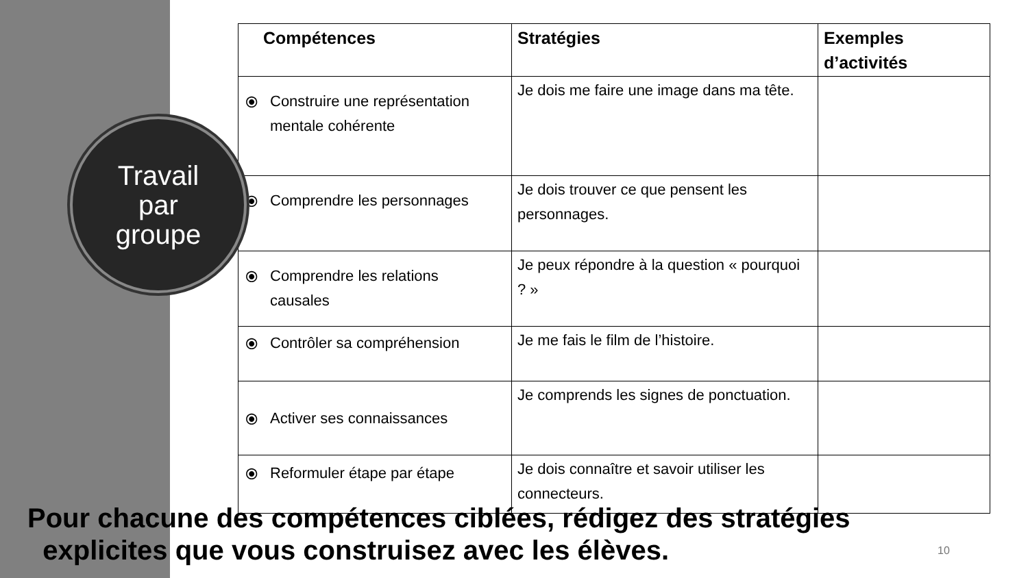| Compétences | Stratégies | Exemples d’activités |
| --- | --- | --- |
| ⦿ Construire une représentation mentale cohérente | Je dois me faire une image dans ma tête. | |
| ⦿ Comprendre les personnages | Je dois trouver ce que pensent les personnages. | |
| ⦿ Comprendre les relations causales | Je peux répondre à la question « pourquoi ? » | |
| ⦿ Contrôler sa compréhension | Je me fais le film de l’histoire. | |
| ⦿ Activer ses connaissances | Je comprends les signes de ponctuation. | |
| ⦿ Reformuler étape par étape | Je dois connaître et savoir utiliser les connecteurs. | |
Travail
par
groupe
Pour chacune des compétences ciblées, rédigez des stratégies
explicites que vous construisez avec les élèves.
10